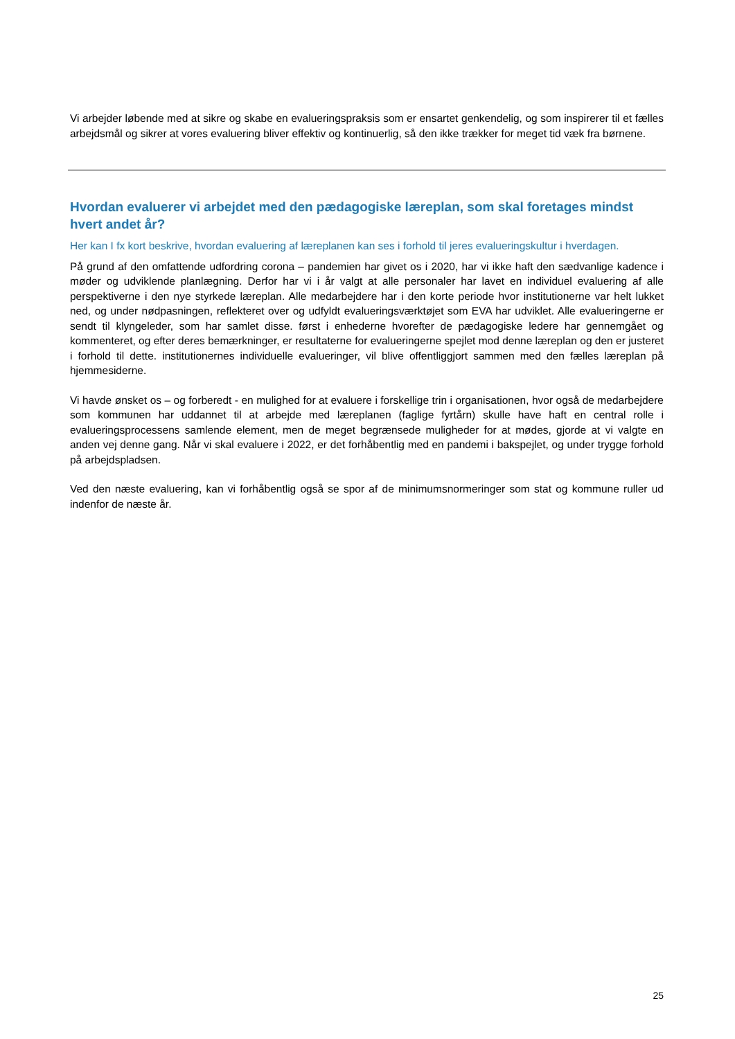Vi arbejder løbende med at sikre og skabe en evalueringspraksis som er ensartet genkendelig, og som inspirerer til et fælles arbejdsmål og sikrer at vores evaluering bliver effektiv og kontinuerlig, så den ikke trækker for meget tid væk fra børnene.
Hvordan evaluerer vi arbejdet med den pædagogiske læreplan, som skal foretages mindst hvert andet år?
Her kan I fx kort beskrive, hvordan evaluering af læreplanen kan ses i forhold til jeres evalueringskultur i hverdagen.
På grund af den omfattende udfordring corona – pandemien har givet os i 2020, har vi ikke haft den sædvanlige kadence i møder og udviklende planlægning. Derfor har vi i år valgt at alle personaler har lavet en individuel evaluering af alle perspektiverne i den nye styrkede læreplan. Alle medarbejdere har i den korte periode hvor institutionerne var helt lukket ned, og under nødpasningen, reflekteret over og udfyldt evalueringsværktøjet som EVA har udviklet. Alle evalueringerne er sendt til klyngeleder, som har samlet disse. først i enhederne hvorefter de pædagogiske ledere har gennemgået og kommenteret, og efter deres bemærkninger, er resultaterne for evalueringerne spejlet mod denne læreplan og den er justeret i forhold til dette. institutionernes individuelle evalueringer, vil blive offentliggjort sammen med den fælles læreplan på hjemmesiderne.
Vi havde ønsket os – og forberedt - en mulighed for at evaluere i forskellige trin i organisationen, hvor også de medarbejdere som kommunen har uddannet til at arbejde med læreplanen (faglige fyrtårn) skulle have haft en central rolle i evalueringsprocessens samlende element, men de meget begrænsede muligheder for at mødes, gjorde at vi valgte en anden vej denne gang. Når vi skal evaluere i 2022, er det forhåbentlig med en pandemi i bakspejlet, og under trygge forhold på arbejdspladsen.
Ved den næste evaluering, kan vi forhåbentlig også se spor af de minimumsnormeringer som stat og kommune ruller ud indenfor de næste år.
25